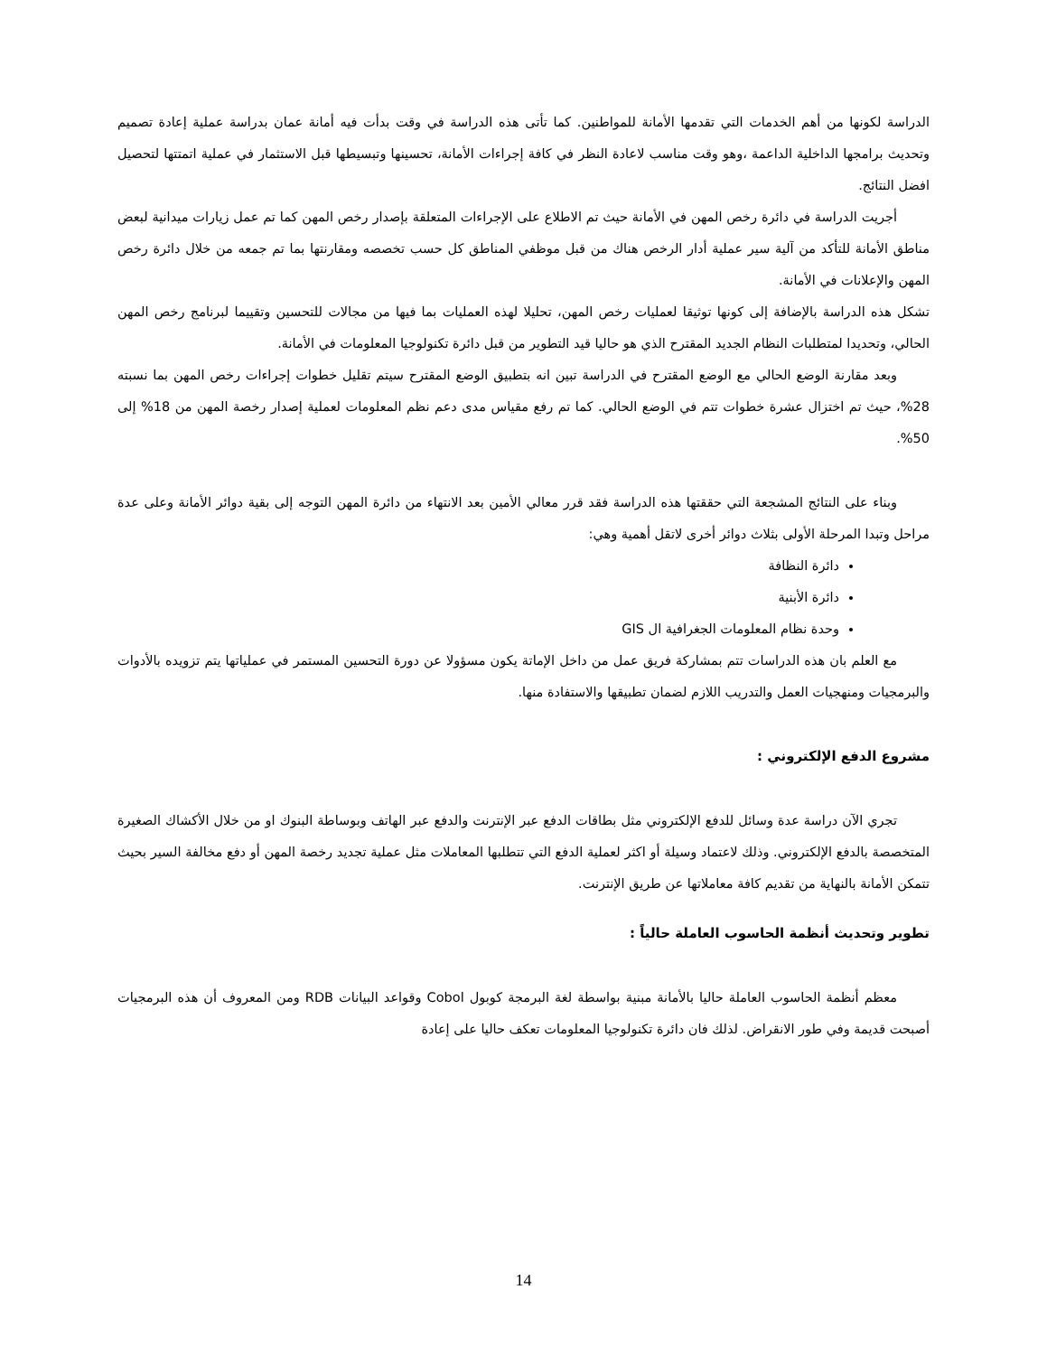الدراسة لكونها من أهم الخدمات التي تقدمها الأمانة للمواطنين. كما تأتى هذه الدراسة في وقت بدأت فيه أمانة عمان بدراسة عملية إعادة تصميم وتحديث برامجها الداخلية الداعمة ،وهو وقت مناسب لاعادة النظر في كافة إجراءات الأمانة، تحسينها وتبسيطها قبل الاستثمار في عملية اتمتتها لتحصيل افضل النتائج.
أجريت الدراسة في دائرة رخص المهن في الأمانة حيث تم الاطلاع على الإجراءات المتعلقة بإصدار رخص المهن كما تم عمل زيارات ميدانية لبعض مناطق الأمانة للتأكد من آلية سير عملية أدار الرخص هناك من قبل موظفي المناطق كل حسب تخصصه ومقارنتها بما تم جمعه من خلال دائرة رخص المهن والإعلانات في الأمانة.
تشكل هذه الدراسة بالإضافة إلى كونها توثيقا لعمليات رخص المهن، تحليلا لهذه العمليات بما فيها من مجالات للتحسين وتقييما لبرنامج رخص المهن الحالي، وتحديدا لمتطلبات النظام الجديد المقترح الذي هو حاليا قيد التطوير من قبل دائرة تكنولوجيا المعلومات في الأمانة.
وبعد مقارنة الوضع الحالي مع الوضع المقترح في الدراسة تبين انه بتطبيق الوضع المقترح سيتم تقليل خطوات إجراءات رخص المهن بما نسبته 28%، حيث تم اختزال عشرة خطوات تتم في الوضع الحالي. كما تم رفع مقياس مدى دعم نظم المعلومات لعملية إصدار رخصة المهن من 18% إلى 50%.
وبناء على النتائج المشجعة التي حققتها هذه الدراسة فقد قرر معالي الأمين بعد الانتهاء من دائرة المهن التوجه إلى بقية دوائر الأمانة وعلى عدة مراحل وتبدا المرحلة الأولى بثلاث دوائر أخرى لاتقل أهمية وهي:
دائرة النظافة
دائرة الأبنية
وحدة نظام المعلومات الجغرافية ال GIS
مع العلم بان هذه الدراسات تتم بمشاركة فريق عمل من داخل الإماتة يكون مسؤولا عن دورة التحسين المستمر في عملياتها يتم تزويده بالأدوات والبرمجيات ومنهجيات العمل والتدريب اللازم لضمان تطبيقها والاستفادة منها.
مشروع الدفع الإلكتروني :
تجري الآن دراسة عدة وسائل للدفع الإلكتروني مثل بطاقات الدفع عبر الإنترنت والدفع عبر الهاتف وبوساطة البنوك او من خلال الأكشاك الصغيرة المتخصصة بالدفع الإلكتروني. وذلك لاعتماد وسيلة أو اكثر لعملية الدفع التي تتطلبها المعاملات مثل عملية تجديد رخصة المهن أو دفع مخالفة السير بحيث تتمكن الأمانة بالنهاية من تقديم كافة معاملاتها عن طريق الإنترنت.
تطوير وتحديث أنظمة الحاسوب العاملة حالياً :
معظم أنظمة الحاسوب العاملة حاليا بالأمانة مبنية بواسطة لغة البرمجة كوبول Cobol وقواعد البيانات RDB ومن المعروف أن هذه البرمجيات أصبحت قديمة وفي طور الانقراض. لذلك فان دائرة تكنولوجيا المعلومات تعكف حاليا على إعادة
14